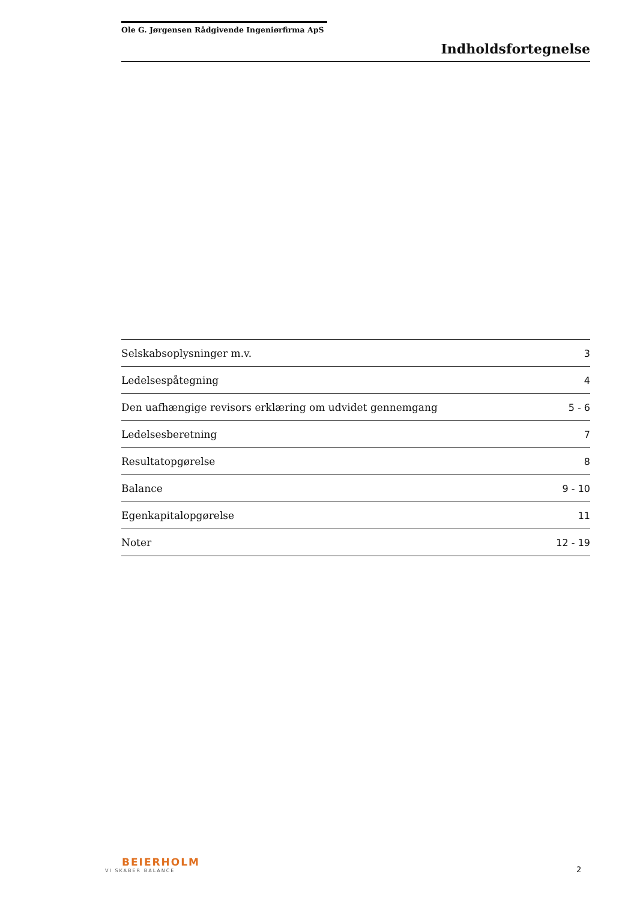Ole G. Jørgensen Rådgivende Ingeniørfirma ApS
Indholdsfortegnelse
| Selskabsoplysninger m.v. | 3 |
| Ledelsespåtegning | 4 |
| Den uafhængige revisors erklæring om udvidet gennemgang | 5 - 6 |
| Ledelsesberetning | 7 |
| Resultatopgørelse | 8 |
| Balance | 9 - 10 |
| Egenkapitalopgørelse | 11 |
| Noter | 12 - 19 |
BEIERHOLM
VI SKABER BALANCE
2